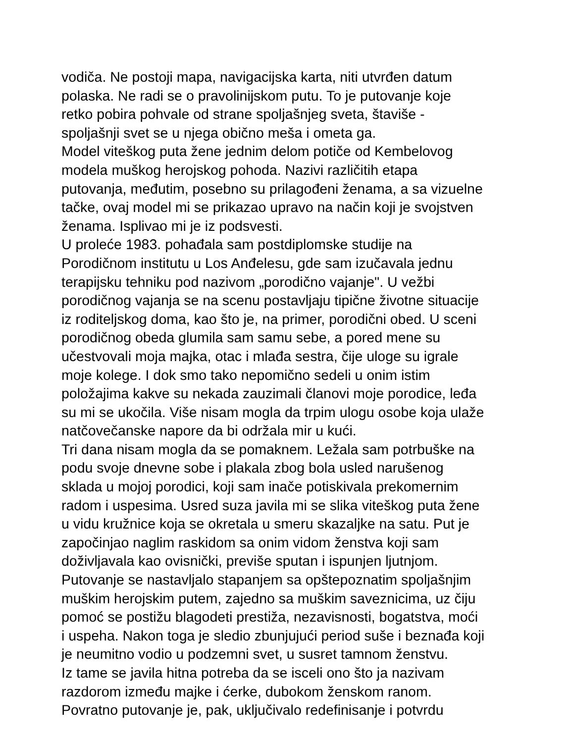vodiča. Ne postoji mapa, navigacijska karta, niti utvrđen datum
polaska. Ne radi se o pravolinijskom putu. To je putovanje koje
retko pobira pohvale od strane spoljašnjeg sveta, štaviše -
spoljašnji svet se u njega obično meša i ometa ga.
Model viteškog puta žene jednim delom potiče od Kembelovog
modela muškog herojskog pohoda. Nazivi različitih etapa
putovanja, međutim, posebno su prilagođeni ženama, a sa vizuelne
tačke, ovaj model mi se prikazao upravo na način koji je svojstven
ženama. Isplivao mi je iz podsvesti.
U proleće 1983. pohađala sam postdiplomske studije na
Porodičnom institutu u Los Anđelesu, gde sam izučavala jednu
terapijsku tehniku pod nazivom „porodično vajanje". U vežbi
porodičnog vajanja se na scenu postavljaju tipične životne situacije
iz roditeljskog doma, kao što je, na primer, porodični obed. U sceni
porodičnog obeda glumila sam samu sebe, a pored mene su
učestvovali moja majka, otac i mlađa sestra, čije uloge su igrale
moje kolege. I dok smo tako nepomično sedeli u onim istim
položajima kakve su nekada zauzimali članovi moje porodice, leđa
su mi se ukočila. Više nisam mogla da trpim ulogu osobe koja ulaže
natčovečanske napore da bi održala mir u kući.
Tri dana nisam mogla da se pomaknem. Ležala sam potrbuške na
podu svoje dnevne sobe i plakala zbog bola usled narušenog
sklada u mojoj porodici, koji sam inače potiskivala prekomernim
radom i uspesima. Usred suza javila mi se slika viteškog puta žene
u vidu kružnice koja se okretala u smeru skazaljke na satu. Put je
započinjao naglim raskidom sa onim vidom ženstva koji sam
doživljavala kao ovisnički, previše sputan i ispunjen ljutnjom.
Putovanje se nastavljalo stapanjem sa opštepoznatim spoljašnjim
muškim herojskim putem, zajedno sa muškim saveznicima, uz čiju
pomoć se postižu blagodeti prestiža, nezavisnosti, bogatstva, moći
i uspeha. Nakon toga je sledio zbunjujući period suše i beznađa koji
je neumitno vodio u podzemni svet, u susret tamnom ženstvu.
Iz tame se javila hitna potreba da se isceli ono što ja nazivam
razdorom između majke i ćerke, dubokom ženskom ranom.
Povratno putovanje je, pak, uključivalo redefinisanje i potvrdu